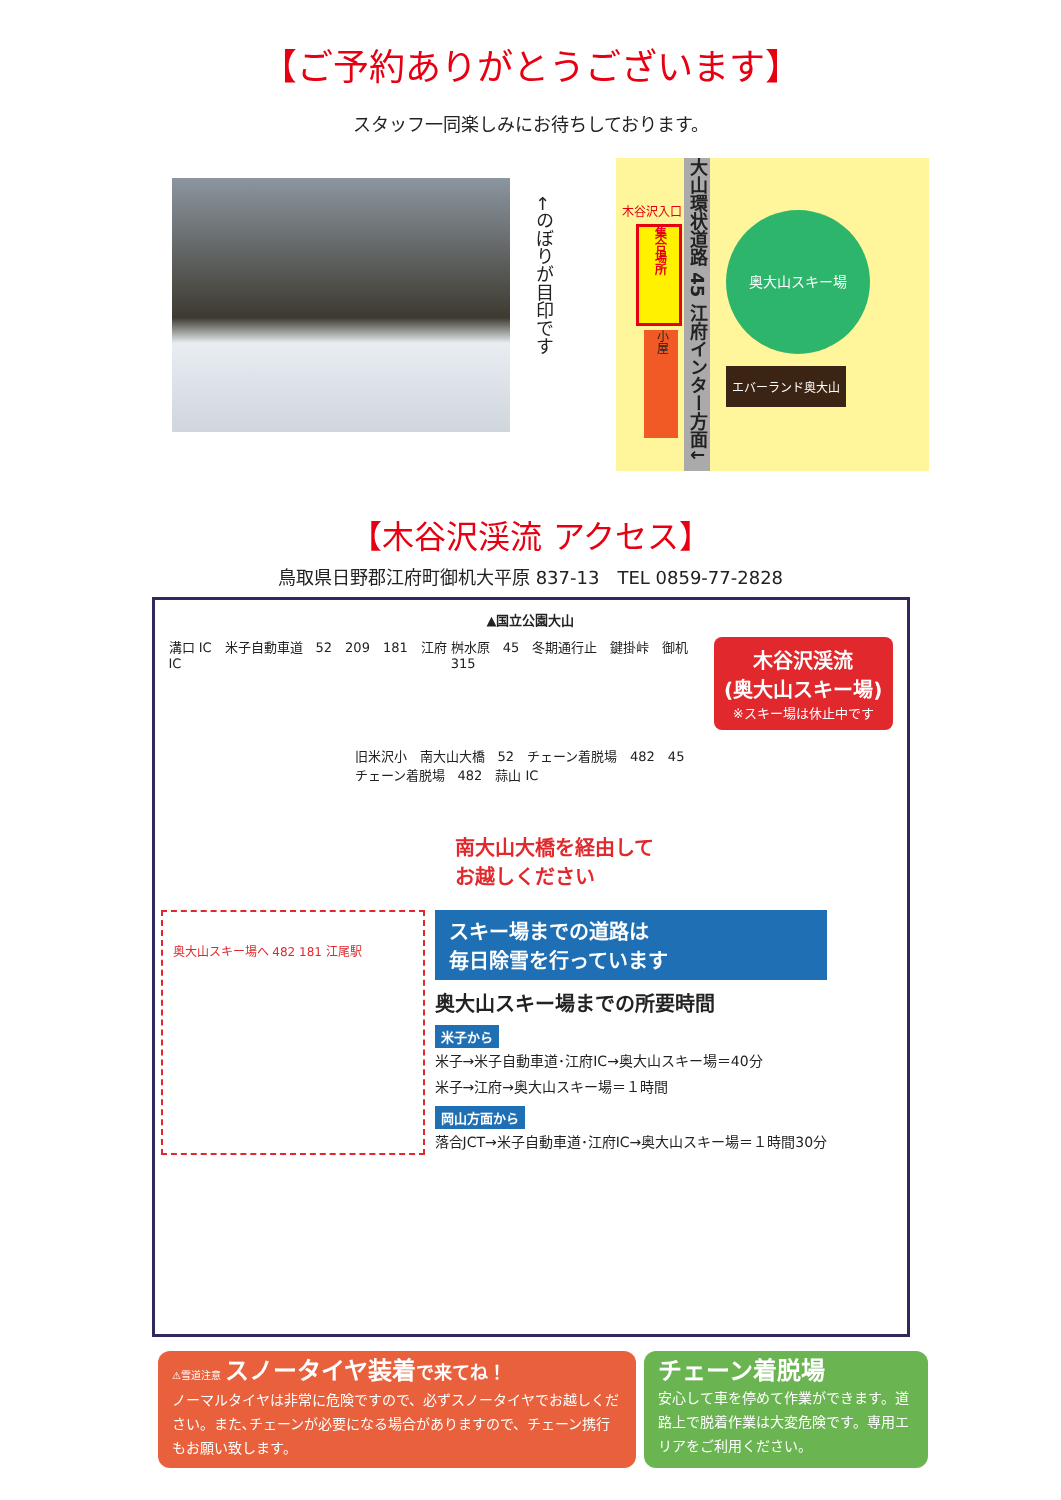【ご予約ありがとうございます】
スタッフ一同楽しみにお待ちしております。
←のぼりが目印です
木谷沢入口
集合場所
小屋
大山環状道路 45 江府インター方面↓
奥大山スキー場
エバーランド奥大山
【木谷沢渓流 アクセス】
鳥取県日野郡江府町御机大平原 837-13　TEL 0859-77-2828
▲国立公園大山
溝口 IC　米子自動車道　52　209　181　江府 IC
桝水原　45　冬期通行止　鍵掛峠　御机　315
木谷沢渓流
(奥大山スキー場)
※スキー場は休止中です
旧米沢小　南大山大橋　52　チェーン着脱場　482　45　チェーン着脱場　482　蒜山 IC
南大山大橋を経由して
お越しください
奥大山スキー場へ 482 181 江尾駅
スキー場までの道路は
毎日除雪を行っています
奥大山スキー場までの所要時間
米子から
米子→米子自動車道･江府IC→奥大山スキー場＝40分
米子→江府→奥大山スキー場＝１時間
岡山方面から
落合JCT→米子自動車道･江府IC→奥大山スキー場＝１時間30分
⚠雪道注意 スノータイヤ装着 で来てね！
ノーマルタイヤは非常に危険ですので、必ずスノータイヤでお越しください。また､チェーンが必要になる場合がありますので、チェーン携行もお願い致します。
チェーン着脱場
安心して車を停めて作業ができます。道路上で脱着作業は大変危険です。専用エリアをご利用ください。